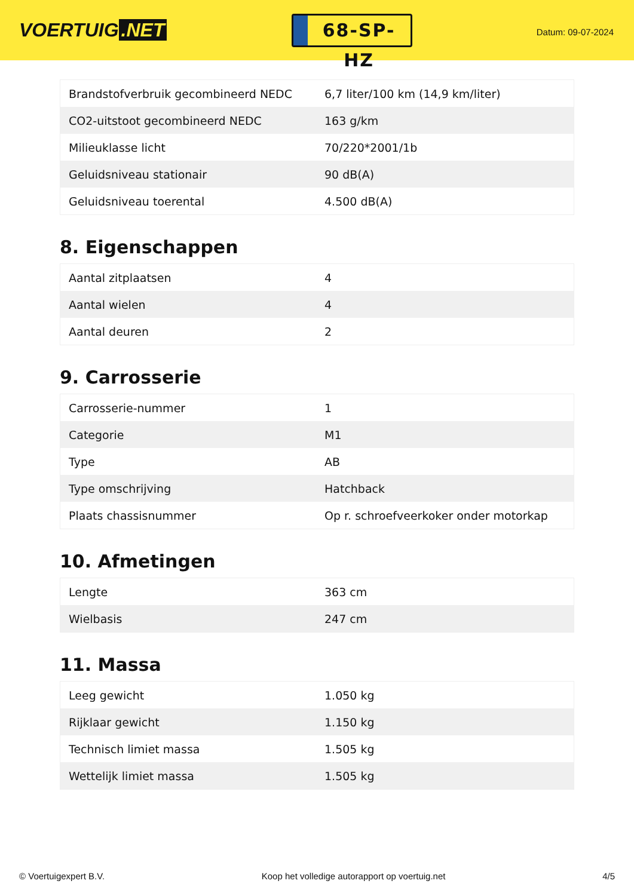VOERTUIG.NET
68-SP-HZ
Datum: 09-07-2024
| Brandstofverbruik gecombineerd NEDC | 6,7 liter/100 km (14,9 km/liter) |
| CO2-uitstoot gecombineerd NEDC | 163 g/km |
| Milieuklasse licht | 70/220*2001/1b |
| Geluidsniveau stationair | 90 dB(A) |
| Geluidsniveau toerental | 4.500 dB(A) |
8. Eigenschappen
| Aantal zitplaatsen | 4 |
| Aantal wielen | 4 |
| Aantal deuren | 2 |
9. Carrosserie
| Carrosserie-nummer | 1 |
| Categorie | M1 |
| Type | AB |
| Type omschrijving | Hatchback |
| Plaats chassisnummer | Op r. schroefveerkoker onder motorkap |
10. Afmetingen
| Lengte | 363 cm |
| Wielbasis | 247 cm |
11. Massa
| Leeg gewicht | 1.050 kg |
| Rijklaar gewicht | 1.150 kg |
| Technisch limiet massa | 1.505 kg |
| Wettelijk limiet massa | 1.505 kg |
© Voertuigexpert B.V. Koop het volledige autorapport op voertuig.net 4/5